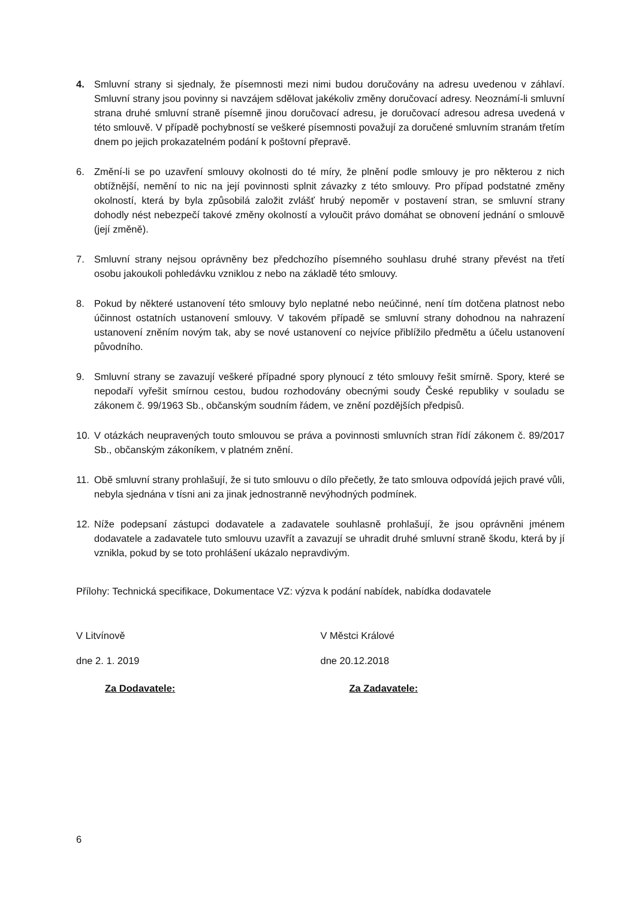4. Smluvní strany si sjednaly, že písemnosti mezi nimi budou doručovány na adresu uvedenou v záhlaví. Smluvní strany jsou povinny si navzájem sdělovat jakékoliv změny doručovací adresy. Neoznámí-li smluvní strana druhé smluvní straně písemně jinou doručovací adresu, je doručovací adresou adresa uvedená v této smlouvě. V případě pochybností se veškeré písemnosti považují za doručené smluvním stranám třetím dnem po jejich prokazatelném podání k poštovní přepravě.
6. Změní-li se po uzavření smlouvy okolnosti do té míry, že plnění podle smlouvy je pro některou z nich obtížnější, nemění to nic na její povinnosti splnit závazky z této smlouvy. Pro případ podstatné změny okolností, která by byla způsobilá založit zvlášť hrubý nepoměr v postavení stran, se smluvní strany dohodly nést nebezpečí takové změny okolností a vyloučit právo domáhat se obnovení jednání o smlouvě (její změně).
7. Smluvní strany nejsou oprávněny bez předchozího písemného souhlasu druhé strany převést na třetí osobu jakoukoli pohledávku vzniklou z nebo na základě této smlouvy.
8. Pokud by některé ustanovení této smlouvy bylo neplatné nebo neúčinné, není tím dotčena platnost nebo účinnost ostatních ustanovení smlouvy. V takovém případě se smluvní strany dohodnou na nahrazení ustanovení zněním novým tak, aby se nové ustanovení co nejvíce přiblížilo předmětu a účelu ustanovení původního.
9. Smluvní strany se zavazují veškeré případné spory plynoucí z této smlouvy řešit smírně. Spory, které se nepodaří vyřešit smírnou cestou, budou rozhodovány obecnými soudy České republiky v souladu se zákonem č. 99/1963 Sb., občanským soudním řádem, ve znění pozdějších předpisů.
10. V otázkách neupravených touto smlouvou se práva a povinnosti smluvních stran řídí zákonem č. 89/2017 Sb., občanským zákoníkem, v platném znění.
11. Obě smluvní strany prohlašují, že si tuto smlouvu o dílo přečetly, že tato smlouva odpovídá jejich pravé vůli, nebyla sjednána v tísni ani za jinak jednostranně nevýhodných podmínek.
12. Níže podepsaní zástupci dodavatele a zadavatele souhlasně prohlašují, že jsou oprávněni jménem dodavatele a zadavatele tuto smlouvu uzavřít a zavazují se uhradit druhé smluvní straně škodu, která by jí vznikla, pokud by se toto prohlášení ukázalo nepravdivým.
Přílohy: Technická specifikace, Dokumentace VZ: výzva k podání nabídek, nabídka dodavatele
V Litvínově V Městci Králové
dne 2. 1. 2019 dne 20.12.2018
Za Dodavatele: Za Zadavatele:
6